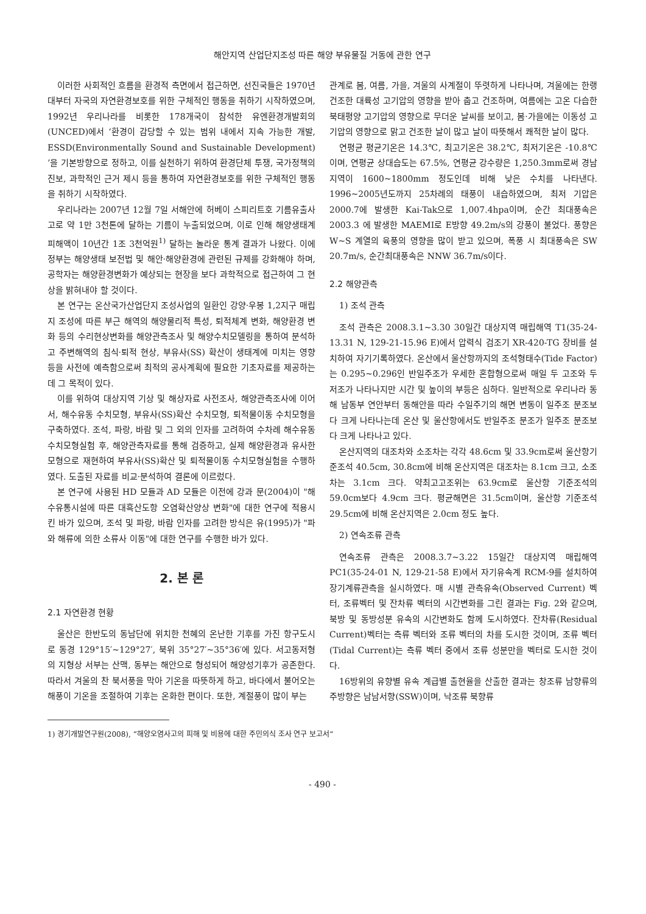해안지역 산업단지조성 따른 해양 부유물질 거동에 관한 연구
이러한 사회적인 흐름을 환경적 측면에서 접근하면, 선진국들은 1970년대부터 자국의 자연환경보호를 위한 구체적인 행동을 취하기 시작하였으며, 1992년 우리나라를 비롯한 178개국이 참석한 유엔환경개발회의(UNCED)에서 ‘환경이 감당할 수 있는 범위 내에서 지속 가능한 개발, ESSD(Environmentally Sound and Sustainable Development) ’을 기본방향으로 정하고, 이를 실천하기 위하여 환경단체 투쟁, 국가정책의 진보, 과학적인 근거 제시 등을 통하여 자연환경보호를 위한 구체적인 행동을 취하기 시작하였다.
우리나라는 2007년 12월 7일 서해안에 허베이 스피리트호 기름유출사고로 약 1만 3천톤에 달하는 기름이 누출되었으며, 이로 인해 해양생태계 피해액이 10년간 1조 3천억원<sup>1)</sup> 달하는 놀라운 통계 결과가 나왔다. 이에 정부는 해양생태 보전법 및 해안·해양환경에 관련된 규제를 강화해야 하며, 공학자는 해양환경변화가 예상되는 현장을 보다 과학적으로 접근하여 그 현상을 밝혀내야 할 것이다.
본 연구는 온산국가산업단지 조성사업의 일환인 강양·우봉 1,2지구 매립지 조성에 따른 부근 해역의 해양물리적 특성, 퇴적체계 변화, 해양환경 변화 등의 수리현상변화를 해양관측조사 및 해양수치모델링을 통하여 분석하고 주변해역의 침식·퇴적 현상, 부유사(SS) 확산이 생태계에 미치는 영향 등을 사전에 예측함으로써 최적의 공사계획에 필요한 기초자료를 제공하는데 그 목적이 있다.
이를 위하여 대상지역 기상 및 해상자료 사전조사, 해양관측조사에 이어서, 해수유동 수치모형, 부유사(SS)확산 수치모형, 퇴적물이동 수치모형을 구축하였다. 조석, 파랑, 바람 및 그 외의 인자를 고려하여 수차례 해수유동 수치모형실험 후, 해양관측자료를 통해 검증하고, 실제 해양환경과 유사한 모형으로 재현하여 부유사(SS)확산 및 퇴적물이동 수치모형실험을 수행하였다. 도출된 자료를 비교·분석하여 결론에 이르렀다.
본 연구에 사용된 HD 모듈과 AD 모듈은 이전에 강과 문(2004)이 "해수유통시설에 따른 대흑산도항 오염확산양상 변화"에 대한 연구에 적용시킨 바가 있으며, 조석 및 파랑, 바람 인자를 고려한 방식은 유(1995)가 "파와 해류에 의한 소류사 이동"에 대한 연구를 수행한 바가 있다.
2. 본 론
2.1 자연환경 현황
울산은 한반도의 동남단에 위치한 천혜의 온난한 기후를 가진 항구도시로 동경 129°15′~129°27′, 북위 35°27′~35°36′에 있다. 서고동저형의 지형상 서부는 산맥, 동부는 해안으로 형성되어 해양성기후가 공존한다. 따라서 겨울의 찬 북서풍을 막아 기온을 따뜻하게 하고, 바다에서 불어오는 해풍이 기온을 조절하여 기후는 온화한 편이다. 또한, 계절풍이 많이 부는
관계로 봄, 여름, 가을, 겨울의 사계절이 뚜렷하게 나타나며, 겨울에는 한랭 건조한 대륙성 고기압의 영향을 받아 춥고 건조하며, 여름에는 고온 다습한 북태평양 고기압의 영향으로 무더운 날씨를 보이고, 봄·가을에는 이동성 고기압의 영향으로 맑고 건조한 날이 많고 날이 따뜻해서 쾌적한 날이 많다.
연평균 평균기온은 14.3℃, 최고기온은 38.2℃, 최저기온은 -10.8℃이며, 연평균 상대습도는 67.5%, 연평균 강수량은 1,250.3mm로써 경남지역이 1600~1800mm 정도인데 비해 낮은 수치를 나타낸다. 1996~2005년도까지 25차례의 태풍이 내습하였으며, 최저 기압은 2000.7에 발생한 Kai-Tak으로 1,007.4hpa이며, 순간 최대풍속은 2003.3 에 발생한 MAEMI로 E방향 49.2m/s의 강풍이 불었다. 풍향은 W~S 계열의 육풍의 영향을 많이 받고 있으며, 폭풍 시 최대풍속은 SW 20.7m/s, 순간최대풍속은 NNW 36.7m/s이다.
2.2 해양관측
1) 조석 관측
조석 관측은 2008.3.1~3.30 30일간 대상지역 매립해역 T1(35-24-13.31 N, 129-21-15.96 E)에서 압력식 검조기 XR-420-TG 장비를 설치하여 자기기록하였다. 온산에서 울산항까지의 조석형태수(Tide Factor)는 0.295~0.296인 반일주조가 우세한 혼합형으로써 매일 두 고조와 두 저조가 나타나지만 시간 및 높이의 부등은 심하다. 일반적으로 우리나라 동해 남동부 연안부터 동해안을 따라 수일주기의 해면 변동이 일주조 분조보다 크게 나타나는데 온산 및 울산항에서도 반일주조 분조가 일주조 분조보다 크게 나타나고 있다.
온산지역의 대조차와 소조차는 각각 48.6cm 및 33.9cm로써 울산항기준조석 40.5cm, 30.8cm에 비해 온산지역은 대조차는 8.1cm 크고, 소조차는 3.1cm 크다. 약최고고조위는 63.9cm로 울산항 기준조석의 59.0cm보다 4.9cm 크다. 평균해면은 31.5cm이며, 울산항 기준조석 29.5cm에 비해 온산지역은 2.0cm 정도 높다.
2) 연속조류 관측
연속조류 관측은 2008.3.7~3.22 15일간 대상지역 매립해역 PC1(35-24-01 N, 129-21-58 E)에서 자기유속계 RCM-9를 설치하여 장기계류관측을 실시하였다. 매 시별 관측유속(Observed Current) 벡터, 조류벡터 및 잔차류 벡터의 시간변화를 그린 결과는 Fig. 2와 같으며, 북방 및 동방성분 유속의 시간변화도 함께 도시하였다. 잔차류(Residual Current)벡터는 측류 벡터와 조류 벡터의 차를 도시한 것이며, 조류 벡터(Tidal Current)는 측류 벡터 중에서 조류 성분만을 벡터로 도시한 것이다.
16방위의 유향별 유속 계급별 출현율을 산출한 결과는 창조류 남향류의 주방향은 남남서향(SSW)이며, 낙조류 북향류
1) 경기개발연구원(2008), “해양오염사고의 피해 및 비용에 대한 주민의식 조사 연구 보고서“
- 490 -